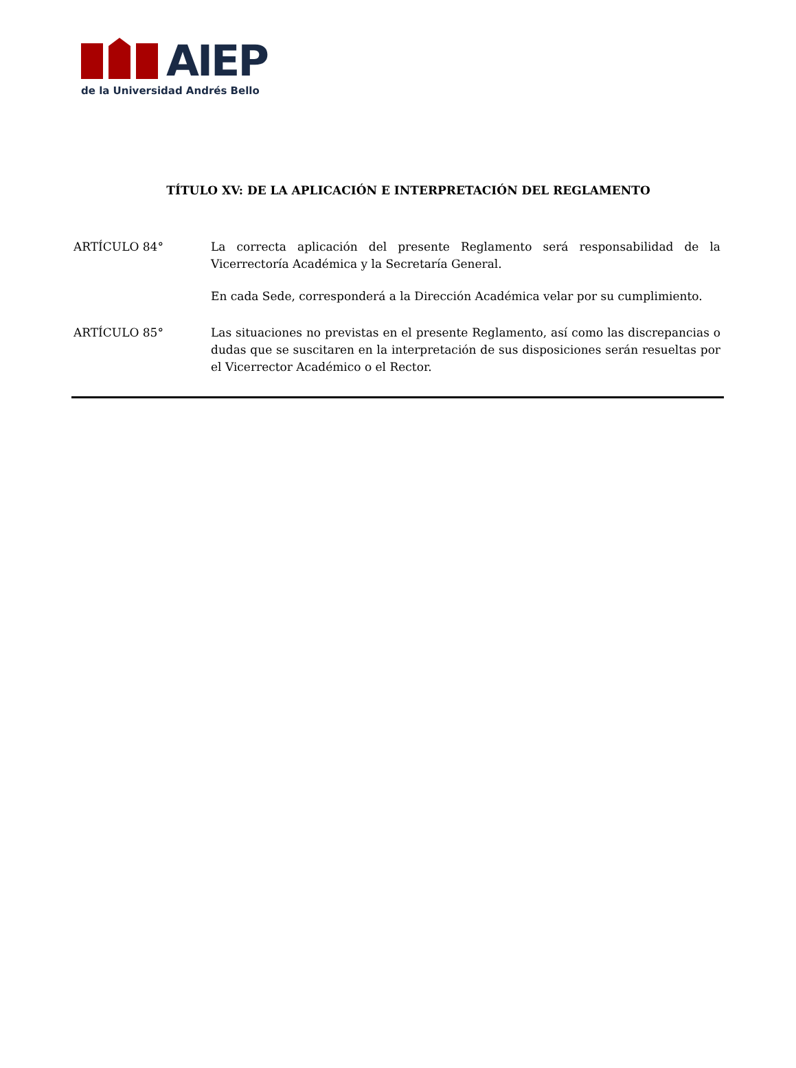AIEP
de la Universidad Andrés Bello
TÍTULO XV: DE LA APLICACIÓN E INTERPRETACIÓN DEL REGLAMENTO
ARTÍCULO 84° La correcta aplicación del presente Reglamento será responsabilidad de la Vicerrectoría Académica y la Secretaría General.
En cada Sede, corresponderá a la Dirección Académica velar por su cumplimiento.
ARTÍCULO 85° Las situaciones no previstas en el presente Reglamento, así como las discrepancias o dudas que se suscitaren en la interpretación de sus disposiciones serán resueltas por el Vicerrector Académico o el Rector.